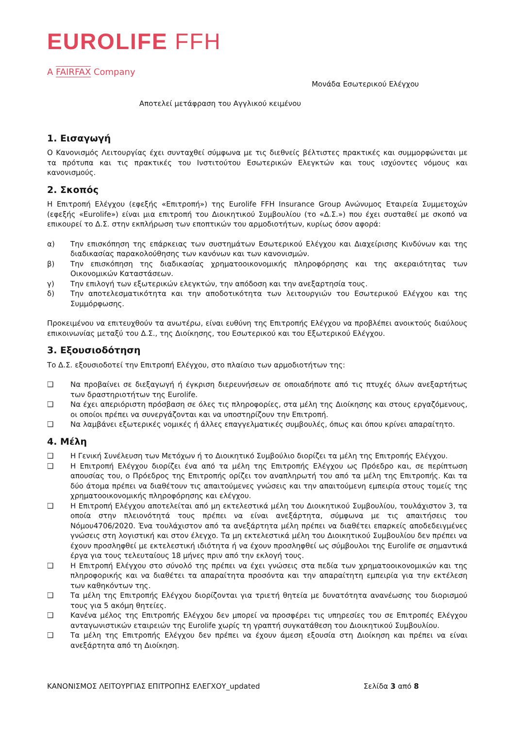EUROLIFE FFH
A FAIRFAX Company
Μονάδα Εσωτερικού Ελέγχου
Αποτελεί μετάφραση του Αγγλικού κειμένου
1. Εισαγωγή
Ο Κανονισμός Λειτουργίας έχει συνταχθεί σύμφωνα με τις διεθνείς βέλτιστες πρακτικές και συμμορφώνεται με τα πρότυπα και τις πρακτικές του Ινστιτούτου Εσωτερικών Ελεγκτών και τους ισχύοντες νόμους και κανονισμούς.
2. Σκοπός
Η Επιτροπή Ελέγχου (εφεξής «Επιτροπή») της Eurolife FFH Insurance Group Ανώνυμος Εταιρεία Συμμετοχών (εφεξής «Eurolife») είναι μια επιτροπή του Διοικητικού Συμβουλίου (το «Δ.Σ.») που έχει συσταθεί με σκοπό να επικουρεί το Δ.Σ. στην εκπλήρωση των εποπτικών του αρμοδιοτήτων, κυρίως όσον αφορά:
α) Την επισκόπηση της επάρκειας των συστημάτων Εσωτερικού Ελέγχου και Διαχείρισης Κινδύνων και της διαδικασίας παρακολούθησης των κανόνων και των κανονισμών.
β) Την επισκόπηση της διαδικασίας χρηματοοικονομικής πληροφόρησης και της ακεραιότητας των Οικονομικών Καταστάσεων.
γ) Την επιλογή των εξωτερικών ελεγκτών, την απόδοση και την ανεξαρτησία τους.
δ) Την αποτελεσματικότητα και την αποδοτικότητα των λειτουργιών του Εσωτερικού Ελέγχου και της Συμμόρφωσης.
Προκειμένου να επιτευχθούν τα ανωτέρω, είναι ευθύνη της Επιτροπής Ελέγχου να προβλέπει ανοικτούς διαύλους επικοινωνίας μεταξύ του Δ.Σ., της Διοίκησης, του Εσωτερικού και του Εξωτερικού Ελέγχου.
3. Εξουσιοδότηση
Το Δ.Σ. εξουσιοδοτεί την Επιτροπή Ελέγχου, στο πλαίσιο των αρμοδιοτήτων της:
❑ Να προβαίνει σε διεξαγωγή ή έγκριση διερευνήσεων σε οποιαδήποτε από τις πτυχές όλων ανεξαρτήτως των δραστηριοτήτων της Eurolife.
❑ Να έχει απεριόριστη πρόσβαση σε όλες τις πληροφορίες, στα μέλη της Διοίκησης και στους εργαζόμενους, οι οποίοι πρέπει να συνεργάζονται και να υποστηρίζουν την Επιτροπή.
❑ Να λαμβάνει εξωτερικές νομικές ή άλλες επαγγελματικές συμβουλές, όπως και όπου κρίνει απαραίτητο.
4. Μέλη
❑ Η Γενική Συνέλευση των Μετόχων ή το Διοικητικό Συμβούλιο διορίζει τα μέλη της Επιτροπής Ελέγχου.
❑ Η Επιτροπή Ελέγχου διορίζει ένα από τα μέλη της Επιτροπής Ελέγχου ως Πρόεδρο και, σε περίπτωση απουσίας του, ο Πρόεδρος της Επιτροπής ορίζει τον αναπληρωτή του από τα μέλη της Επιτροπής. Και τα δύο άτομα πρέπει να διαθέτουν τις απαιτούμενες γνώσεις και την απαιτούμενη εμπειρία στους τομείς της χρηματοοικονομικής πληροφόρησης και ελέγχου.
❑ Η Επιτροπή Ελέγχου αποτελείται από μη εκτελεστικά μέλη του Διοικητικού Συμβουλίου, τουλάχιστον 3, τα οποία στην πλειονότητά τους πρέπει να είναι ανεξάρτητα, σύμφωνα με τις απαιτήσεις του Νόμου4706/2020. Ένα τουλάχιστον από τα ανεξάρτητα μέλη πρέπει να διαθέτει επαρκείς αποδεδειγμένες γνώσεις στη λογιστική και στον έλεγχο. Τα μη εκτελεστικά μέλη του Διοικητικού Συμβουλίου δεν πρέπει να έχουν προσληφθεί με εκτελεστική ιδιότητα ή να έχουν προσληφθεί ως σύμβουλοι της Eurolife σε σημαντικά έργα για τους τελευταίους 18 μήνες πριν από την εκλογή τους.
❑ Η Επιτροπή Ελέγχου στο σύνολό της πρέπει να έχει γνώσεις στα πεδία των χρηματοοικονομικών και της πληροφορικής και να διαθέτει τα απαραίτητα προσόντα και την απαραίτητη εμπειρία για την εκτέλεση των καθηκόντων της.
❑ Τα μέλη της Επιτροπής Ελέγχου διορίζονται για τριετή θητεία με δυνατότητα ανανέωσης του διορισμού τους για 5 ακόμη θητείες.
❑ Κανένα μέλος της Επιτροπής Ελέγχου δεν μπορεί να προσφέρει τις υπηρεσίες του σε Επιτροπές Ελέγχου ανταγωνιστικών εταιρειών της Eurolife χωρίς τη γραπτή συγκατάθεση του Διοικητικού Συμβουλίου.
❑ Τα μέλη της Επιτροπής Ελέγχου δεν πρέπει να έχουν άμεση εξουσία στη Διοίκηση και πρέπει να είναι ανεξάρτητα από τη Διοίκηση.
ΚΑΝΟΝΙΣΜΟΣ ΛΕΙΤΟΥΡΓΙΑΣ ΕΠΙΤΡΟΠΗΣ ΕΛΕΓΧΟΥ_updated Σελίδα 3 από 8